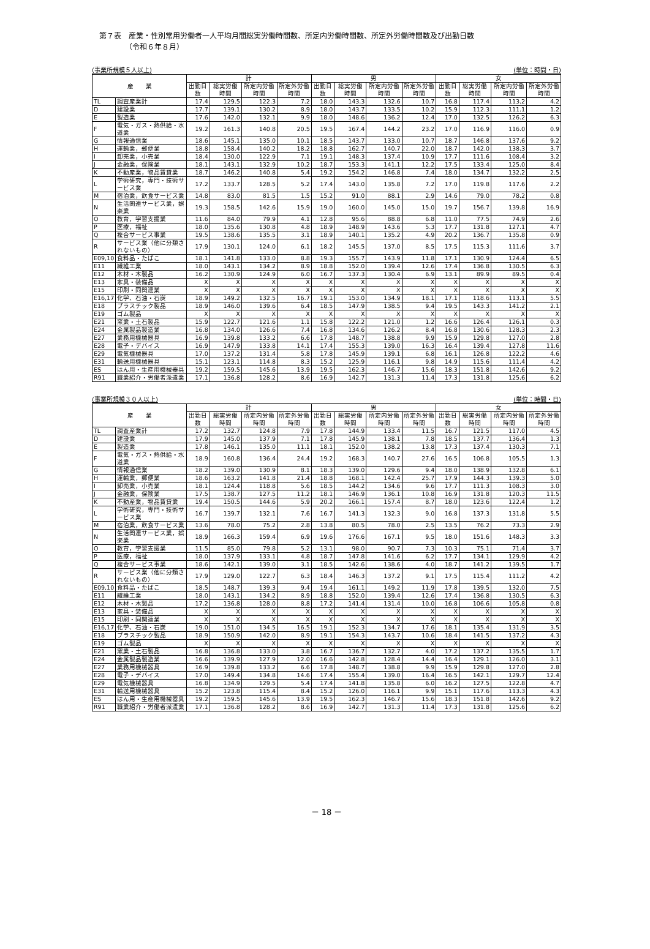第７表　産業・性別常用労働者一人平均月間総実労働時間数、所定内労働時間数、所定外労働時間数及び出勤日数
　　　　（令和６年８月）
(事業所規模５人以上) (単位：時間・日)
| 産 業 | | 計 | | | | 男 | | | | 女 | | | |
| --- | --- | --- | --- | --- | --- | --- | --- | --- | --- | --- | --- | --- | --- |
| | | 出勤日数 | 総実労働時間 | 所定内労働時間 | 所定外労働時間 | 出勤日数 | 総実労働時間 | 所定内労働時間 | 所定外労働時間 | 出勤日数 | 総実労働時間 | 所定内労働時間 | 所定外労働時間 |
| TL | 調査産業計 | 17.4 | 129.5 | 122.3 | 7.2 | 18.0 | 143.3 | 132.6 | 10.7 | 16.8 | 117.4 | 113.2 | 4.2 |
| D | 建設業 | 17.7 | 139.1 | 130.2 | 8.9 | 18.0 | 143.7 | 133.5 | 10.2 | 15.9 | 112.3 | 111.1 | 1.2 |
| E | 製造業 | 17.6 | 142.0 | 132.1 | 9.9 | 18.0 | 148.6 | 136.2 | 12.4 | 17.0 | 132.5 | 126.2 | 6.3 |
| F | 電気・ガス・熱供給・水道業 | 19.2 | 161.3 | 140.8 | 20.5 | 19.5 | 167.4 | 144.2 | 23.2 | 17.0 | 116.9 | 116.0 | 0.9 |
| G | 情報通信業 | 18.6 | 145.1 | 135.0 | 10.1 | 18.5 | 143.7 | 133.0 | 10.7 | 18.7 | 146.8 | 137.6 | 9.2 |
| H | 運輸業，郵便業 | 18.8 | 158.4 | 140.2 | 18.2 | 18.8 | 162.7 | 140.7 | 22.0 | 18.7 | 142.0 | 138.3 | 3.7 |
| I | 卸売業，小売業 | 18.4 | 130.0 | 122.9 | 7.1 | 19.1 | 148.3 | 137.4 | 10.9 | 17.7 | 111.6 | 108.4 | 3.2 |
| J | 金融業，保険業 | 18.1 | 143.1 | 132.9 | 10.2 | 18.7 | 153.3 | 141.1 | 12.2 | 17.5 | 133.4 | 125.0 | 8.4 |
| K | 不動産業，物品賃貸業 | 18.7 | 146.2 | 140.8 | 5.4 | 19.2 | 154.2 | 146.8 | 7.4 | 18.0 | 134.7 | 132.2 | 2.5 |
| L | 学術研究，専門・技術サービス業 | 17.2 | 133.7 | 128.5 | 5.2 | 17.4 | 143.0 | 135.8 | 7.2 | 17.0 | 119.8 | 117.6 | 2.2 |
| M | 宿泊業，飲食サービス業 | 14.8 | 83.0 | 81.5 | 1.5 | 15.2 | 91.0 | 88.1 | 2.9 | 14.6 | 79.0 | 78.2 | 0.8 |
| N | 生活関連サービス業，娯楽業 | 19.3 | 158.5 | 142.6 | 15.9 | 19.0 | 160.0 | 145.0 | 15.0 | 19.7 | 156.7 | 139.8 | 16.9 |
| O | 教育，学習支援業 | 11.6 | 84.0 | 79.9 | 4.1 | 12.8 | 95.6 | 88.8 | 6.8 | 11.0 | 77.5 | 74.9 | 2.6 |
| P | 医療，福祉 | 18.0 | 135.6 | 130.8 | 4.8 | 18.9 | 148.9 | 143.6 | 5.3 | 17.7 | 131.8 | 127.1 | 4.7 |
| Q | 複合サービス事業 | 19.5 | 138.6 | 135.5 | 3.1 | 18.9 | 140.1 | 135.2 | 4.9 | 20.2 | 136.7 | 135.8 | 0.9 |
| R | サービス業（他に分類されないもの） | 17.9 | 130.1 | 124.0 | 6.1 | 18.2 | 145.5 | 137.0 | 8.5 | 17.5 | 115.3 | 111.6 | 3.7 |
| E09,10 | 食料品・たばこ | 18.1 | 141.8 | 133.0 | 8.8 | 19.3 | 155.7 | 143.9 | 11.8 | 17.1 | 130.9 | 124.4 | 6.5 |
| E11 | 繊維工業 | 18.0 | 143.1 | 134.2 | 8.9 | 18.8 | 152.0 | 139.4 | 12.6 | 17.4 | 136.8 | 130.5 | 6.3 |
| E12 | 木材・木製品 | 16.2 | 130.9 | 124.9 | 6.0 | 16.7 | 137.3 | 130.4 | 6.9 | 13.1 | 89.9 | 89.5 | 0.4 |
| E13 | 家具・装備品 | X | X | X | X | X | X | X | X | X | X | X | X |
| E15 | 印刷・同関連業 | X | X | X | X | X | X | X | X | X | X | X | X |
| E16,17 | 化学、石油・石炭 | 18.9 | 149.2 | 132.5 | 16.7 | 19.1 | 153.0 | 134.9 | 18.1 | 17.1 | 118.6 | 113.1 | 5.5 |
| E18 | プラスチック製品 | 18.9 | 146.0 | 139.6 | 6.4 | 18.5 | 147.9 | 138.5 | 9.4 | 19.5 | 143.3 | 141.2 | 2.1 |
| E19 | ゴム製品 | X | X | X | X | X | X | X | X | X | X | X | X |
| E21 | 窯業・土石製品 | 15.9 | 122.7 | 121.6 | 1.1 | 15.8 | 122.2 | 121.0 | 1.2 | 16.6 | 126.4 | 126.1 | 0.3 |
| E24 | 金属製品製造業 | 16.8 | 134.0 | 126.6 | 7.4 | 16.8 | 134.6 | 126.2 | 8.4 | 16.8 | 130.6 | 128.3 | 2.3 |
| E27 | 業務用機械器具 | 16.9 | 139.8 | 133.2 | 6.6 | 17.8 | 148.7 | 138.8 | 9.9 | 15.9 | 129.8 | 127.0 | 2.8 |
| E28 | 電子・デバイス | 16.9 | 147.9 | 133.8 | 14.1 | 17.4 | 155.3 | 139.0 | 16.3 | 16.4 | 139.4 | 127.8 | 11.6 |
| E29 | 電気機械器具 | 17.0 | 137.2 | 131.4 | 5.8 | 17.8 | 145.9 | 139.1 | 6.8 | 16.1 | 126.8 | 122.2 | 4.6 |
| E31 | 輸送用機械器具 | 15.1 | 123.1 | 114.8 | 8.3 | 15.2 | 125.9 | 116.1 | 9.8 | 14.9 | 115.6 | 111.4 | 4.2 |
| ES | はん用・生産用機械器具 | 19.2 | 159.5 | 145.6 | 13.9 | 19.5 | 162.3 | 146.7 | 15.6 | 18.3 | 151.8 | 142.6 | 9.2 |
| R91 | 職業紹介・労働者派遣業 | 17.1 | 136.8 | 128.2 | 8.6 | 16.9 | 142.7 | 131.3 | 11.4 | 17.3 | 131.8 | 125.6 | 6.2 |
(事業所規模３０人以上) (単位：時間・日)
| 産 業 | | 計 | | | | 男 | | | | 女 | | | |
| --- | --- | --- | --- | --- | --- | --- | --- | --- | --- | --- | --- | --- | --- |
| | | 出勤日数 | 総実労働時間 | 所定内労働時間 | 所定外労働時間 | 出勤日数 | 総実労働時間 | 所定内労働時間 | 所定外労働時間 | 出勤日数 | 総実労働時間 | 所定内労働時間 | 所定外労働時間 |
| TL | 調査産業計 | 17.2 | 132.7 | 124.8 | 7.9 | 17.8 | 144.9 | 133.4 | 11.5 | 16.7 | 121.5 | 117.0 | 4.5 |
| D | 建設業 | 17.9 | 145.0 | 137.9 | 7.1 | 17.8 | 145.9 | 138.1 | 7.8 | 18.5 | 137.7 | 136.4 | 1.3 |
| E | 製造業 | 17.8 | 146.1 | 135.0 | 11.1 | 18.1 | 152.0 | 138.2 | 13.8 | 17.3 | 137.4 | 130.3 | 7.1 |
| F | 電気・ガス・熱供給・水道業 | 18.9 | 160.8 | 136.4 | 24.4 | 19.2 | 168.3 | 140.7 | 27.6 | 16.5 | 106.8 | 105.5 | 1.3 |
| G | 情報通信業 | 18.2 | 139.0 | 130.9 | 8.1 | 18.3 | 139.0 | 129.6 | 9.4 | 18.0 | 138.9 | 132.8 | 6.1 |
| H | 運輸業，郵便業 | 18.6 | 163.2 | 141.8 | 21.4 | 18.8 | 168.1 | 142.4 | 25.7 | 17.9 | 144.3 | 139.3 | 5.0 |
| I | 卸売業，小売業 | 18.1 | 124.4 | 118.8 | 5.6 | 18.5 | 144.2 | 134.6 | 9.6 | 17.7 | 111.3 | 108.3 | 3.0 |
| J | 金融業，保険業 | 17.5 | 138.7 | 127.5 | 11.2 | 18.1 | 146.9 | 136.1 | 10.8 | 16.9 | 131.8 | 120.3 | 11.5 |
| K | 不動産業，物品賃貸業 | 19.4 | 150.5 | 144.6 | 5.9 | 20.2 | 166.1 | 157.4 | 8.7 | 18.0 | 123.6 | 122.4 | 1.2 |
| L | 学術研究，専門・技術サービス業 | 16.7 | 139.7 | 132.1 | 7.6 | 16.7 | 141.3 | 132.3 | 9.0 | 16.8 | 137.3 | 131.8 | 5.5 |
| M | 宿泊業，飲食サービス業 | 13.6 | 78.0 | 75.2 | 2.8 | 13.8 | 80.5 | 78.0 | 2.5 | 13.5 | 76.2 | 73.3 | 2.9 |
| N | 生活関連サービス業，娯楽業 | 18.9 | 166.3 | 159.4 | 6.9 | 19.6 | 176.6 | 167.1 | 9.5 | 18.0 | 151.6 | 148.3 | 3.3 |
| O | 教育，学習支援業 | 11.5 | 85.0 | 79.8 | 5.2 | 13.1 | 98.0 | 90.7 | 7.3 | 10.3 | 75.1 | 71.4 | 3.7 |
| P | 医療，福祉 | 18.0 | 137.9 | 133.1 | 4.8 | 18.7 | 147.8 | 141.6 | 6.2 | 17.7 | 134.1 | 129.9 | 4.2 |
| Q | 複合サービス事業 | 18.6 | 142.1 | 139.0 | 3.1 | 18.5 | 142.6 | 138.6 | 4.0 | 18.7 | 141.2 | 139.5 | 1.7 |
| R | サービス業（他に分類されないもの） | 17.9 | 129.0 | 122.7 | 6.3 | 18.4 | 146.3 | 137.2 | 9.1 | 17.5 | 115.4 | 111.2 | 4.2 |
| E09,10 | 食料品・たばこ | 18.5 | 148.7 | 139.3 | 9.4 | 19.4 | 161.1 | 149.2 | 11.9 | 17.8 | 139.5 | 132.0 | 7.5 |
| E11 | 繊維工業 | 18.0 | 143.1 | 134.2 | 8.9 | 18.8 | 152.0 | 139.4 | 12.6 | 17.4 | 136.8 | 130.5 | 6.3 |
| E12 | 木材・木製品 | 17.2 | 136.8 | 128.0 | 8.8 | 17.2 | 141.4 | 131.4 | 10.0 | 16.8 | 106.6 | 105.8 | 0.8 |
| E13 | 家具・装備品 | X | X | X | X | X | X | X | X | X | X | X | X |
| E15 | 印刷・同関連業 | X | X | X | X | X | X | X | X | X | X | X | X |
| E16,17 | 化学、石油・石炭 | 19.0 | 151.0 | 134.5 | 16.5 | 19.1 | 152.3 | 134.7 | 17.6 | 18.1 | 135.4 | 131.9 | 3.5 |
| E18 | プラスチック製品 | 18.9 | 150.9 | 142.0 | 8.9 | 19.1 | 154.3 | 143.7 | 10.6 | 18.4 | 141.5 | 137.2 | 4.3 |
| E19 | ゴム製品 | X | X | X | X | X | X | X | X | X | X | X | X |
| E21 | 窯業・土石製品 | 16.8 | 136.8 | 133.0 | 3.8 | 16.7 | 136.7 | 132.7 | 4.0 | 17.2 | 137.2 | 135.5 | 1.7 |
| E24 | 金属製品製造業 | 16.6 | 139.9 | 127.9 | 12.0 | 16.6 | 142.8 | 128.4 | 14.4 | 16.4 | 129.1 | 126.0 | 3.1 |
| E27 | 業務用機械器具 | 16.9 | 139.8 | 133.2 | 6.6 | 17.8 | 148.7 | 138.8 | 9.9 | 15.9 | 129.8 | 127.0 | 2.8 |
| E28 | 電子・デバイス | 17.0 | 149.4 | 134.8 | 14.6 | 17.4 | 155.4 | 139.0 | 16.4 | 16.5 | 142.1 | 129.7 | 12.4 |
| E29 | 電気機械器具 | 16.8 | 134.9 | 129.5 | 5.4 | 17.4 | 141.8 | 135.8 | 6.0 | 16.2 | 127.5 | 122.8 | 4.7 |
| E31 | 輸送用機械器具 | 15.2 | 123.8 | 115.4 | 8.4 | 15.2 | 126.0 | 116.1 | 9.9 | 15.1 | 117.6 | 113.3 | 4.3 |
| ES | はん用・生産用機械器具 | 19.2 | 159.5 | 145.6 | 13.9 | 19.5 | 162.3 | 146.7 | 15.6 | 18.3 | 151.8 | 142.6 | 9.2 |
| R91 | 職業紹介・労働者派遣業 | 17.1 | 136.8 | 128.2 | 8.6 | 16.9 | 142.7 | 131.3 | 11.4 | 17.3 | 131.8 | 125.6 | 6.2 |
－ 18 －